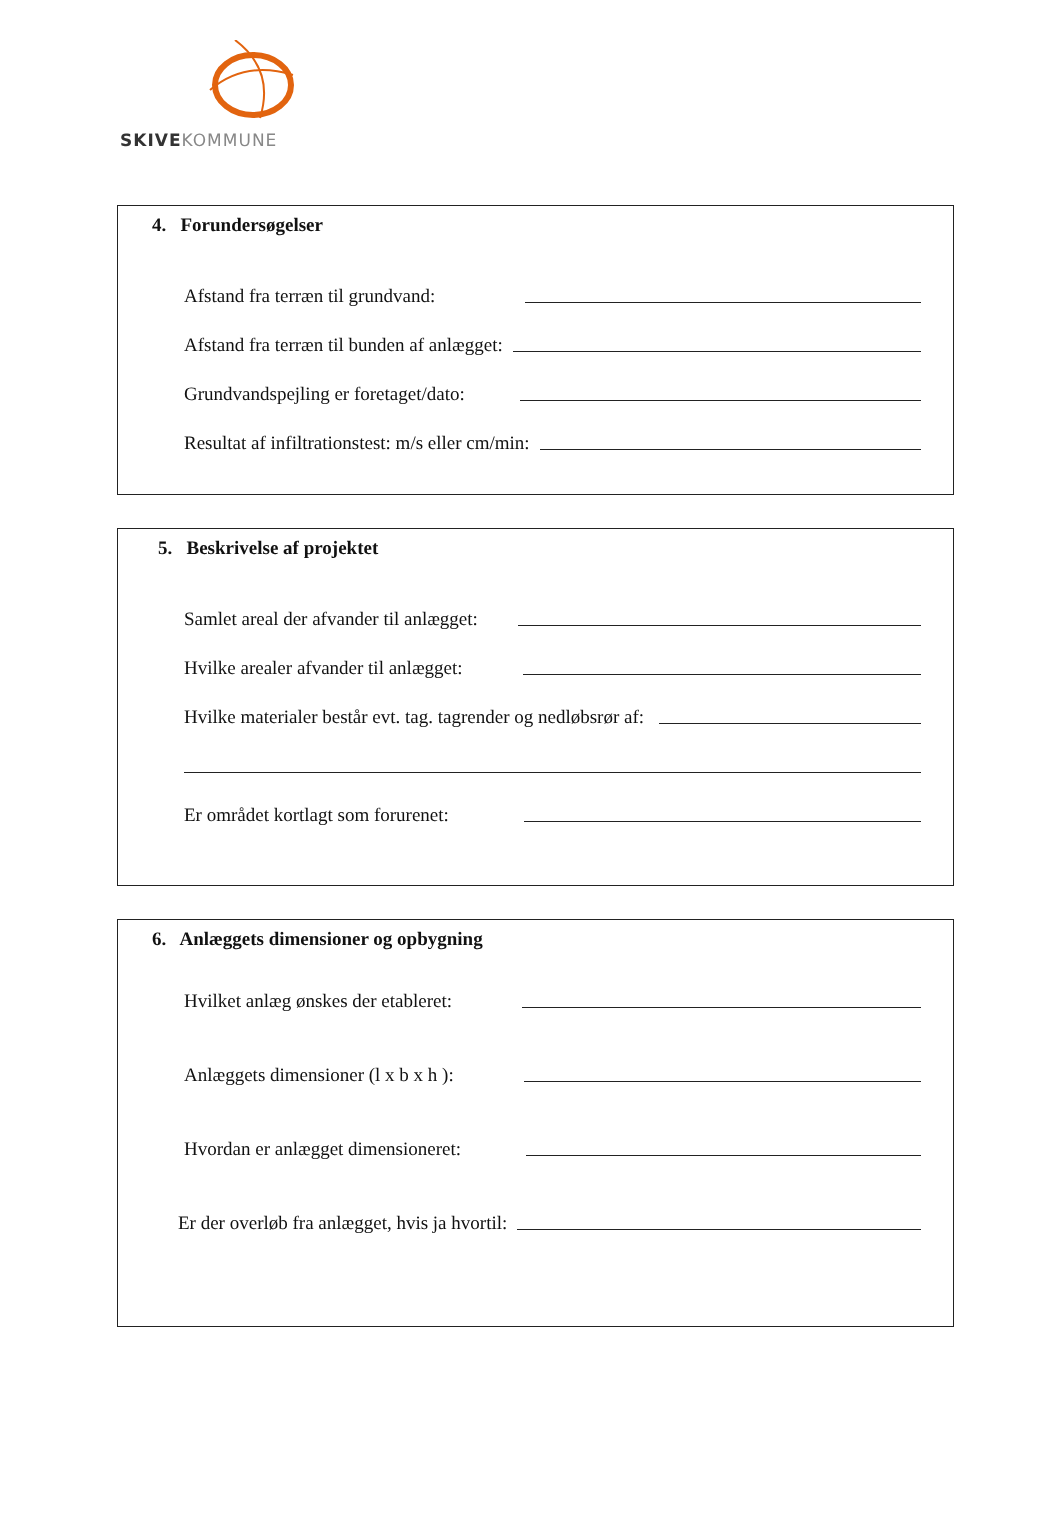SKIVEKOMMUNE
4. Forundersøgelser
Afstand fra terræn til grundvand:
Afstand fra terræn til bunden af anlægget:
Grundvandspejling er foretaget/dato:
Resultat af infiltrationstest: m/s eller cm/min:
5. Beskrivelse af projektet
Samlet areal der afvander til anlægget:
Hvilke arealer afvander til anlægget:
Hvilke materialer består evt. tag. tagrender og nedløbsrør af:
Er området kortlagt som forurenet:
6. Anlæggets dimensioner og opbygning
Hvilket anlæg ønskes der etableret:
Anlæggets dimensioner (l x b x h ):
Hvordan er anlægget dimensioneret:
Er der overløb fra anlægget, hvis ja hvortil: